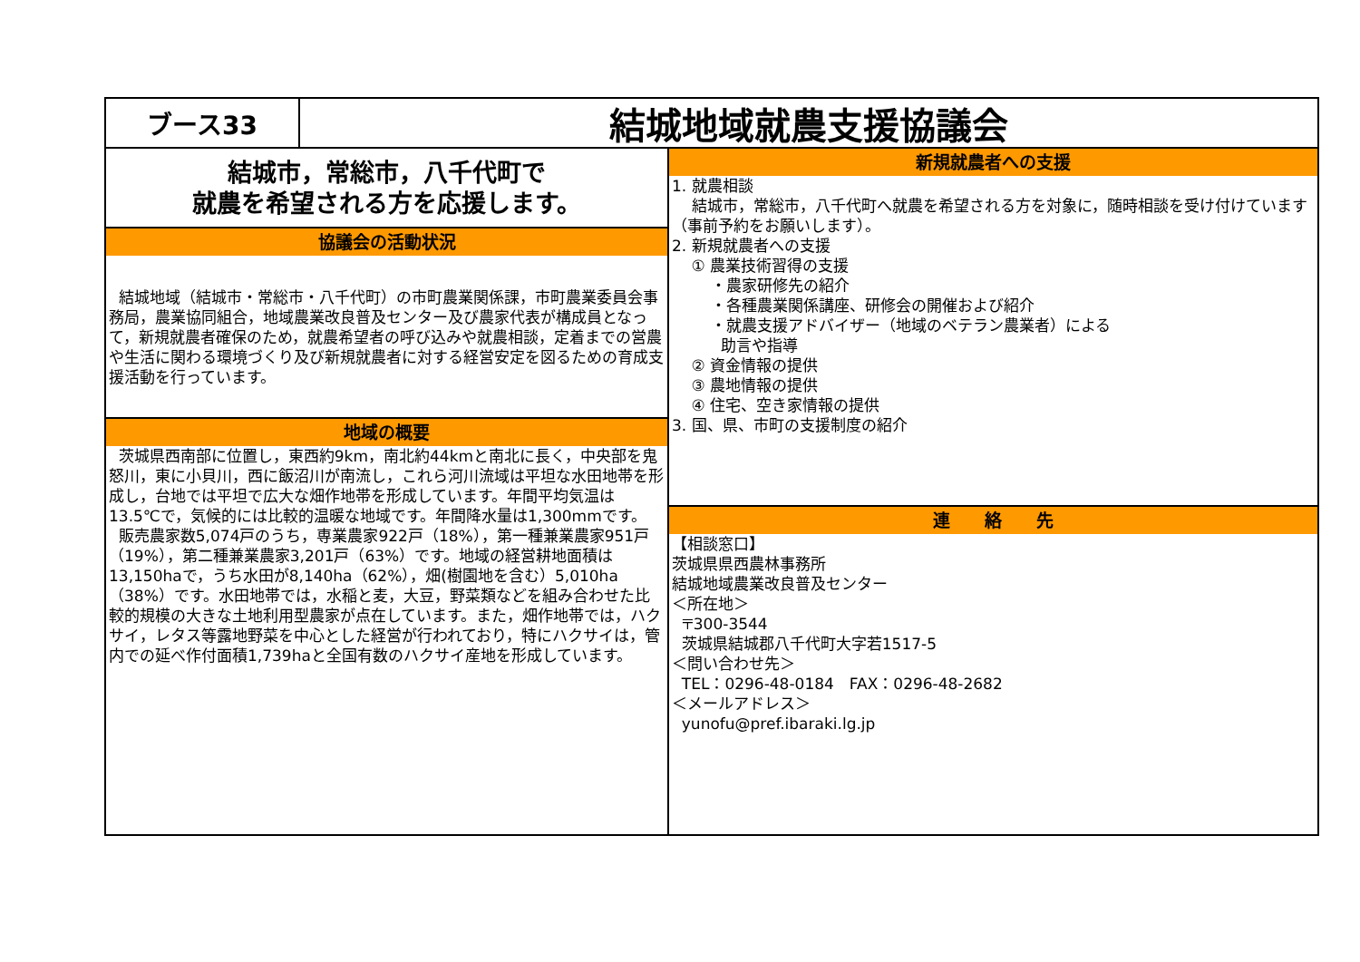ブース33
結城地域就農支援協議会
結城市，常総市，八千代町で
就農を希望される方を応援します。
協議会の活動状況
結城地域（結城市・常総市・八千代町）の市町農業関係課，市町農業委員会事務局，農業協同組合，地域農業改良普及センター及び農家代表が構成員となって，新規就農者確保のため，就農希望者の呼び込みや就農相談，定着までの営農や生活に関わる環境づくり及び新規就農者に対する経営安定を図るための育成支援活動を行っています。
地域の概要
茨城県西南部に位置し，東西約9km，南北約44kmと南北に長く，中央部を鬼怒川，東に小貝川，西に飯沼川が南流し，これら河川流域は平坦な水田地帯を形成し，台地では平坦で広大な畑作地帯を形成しています。年間平均気温は13.5℃で，気候的には比較的温暖な地域です。年間降水量は1,300mmです。
販売農家数5,074戸のうち，専業農家922戸（18%），第一種兼業農家951戸（19%），第二種兼業農家3,201戸（63%）です。地域の経営耕地面積は13,150haで，うち水田が8,140ha（62%），畑(樹園地を含む）5,010ha（38%）です。水田地帯では，水稲と麦，大豆，野菜類などを組み合わせた比較的規模の大きな土地利用型農家が点在しています。また，畑作地帯では，ハクサイ，レタス等露地野菜を中心とした経営が行われており，特にハクサイは，管内での延べ作付面積1,739haと全国有数のハクサイ産地を形成しています。
新規就農者への支援
1. 就農相談
結城市，常総市，八千代町へ就農を希望される方を対象に，随時相談を受け付けています（事前予約をお願いします）。
2. 新規就農者への支援
① 農業技術習得の支援
・農家研修先の紹介
・各種農業関係講座、研修会の開催および紹介
・就農支援アドバイザー（地域のベテラン農業者）による
助言や指導
② 資金情報の提供
③ 農地情報の提供
④ 住宅、空き家情報の提供
3. 国、県、市町の支援制度の紹介
連　　絡　　先
【相談窓口】
茨城県県西農林事務所
結城地域農業改良普及センター
＜所在地＞
〒300-3544
茨城県結城郡八千代町大字若1517-5
＜問い合わせ先＞
TEL：0296-48-0184　FAX：0296-48-2682
＜メールアドレス＞
yunofu@pref.ibaraki.lg.jp